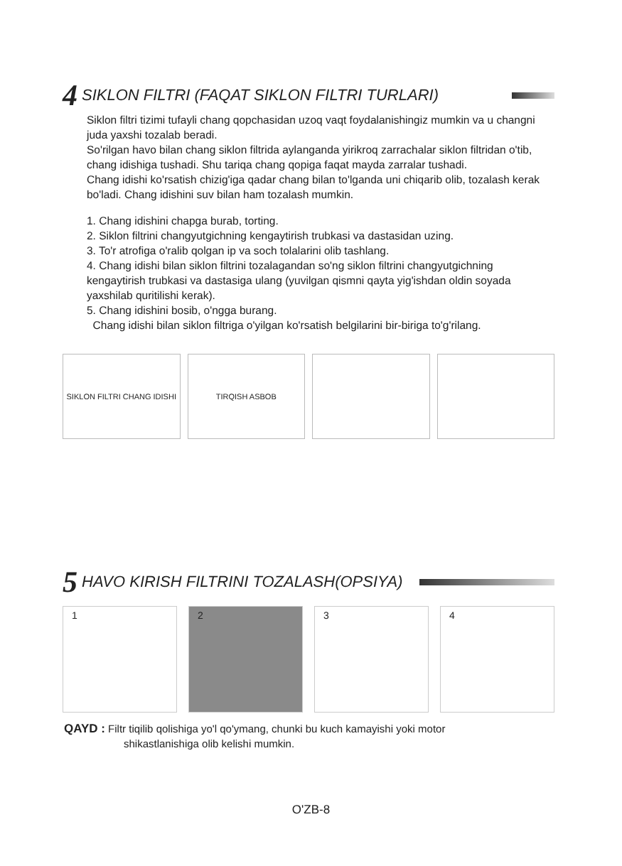4 SIKLON FILTRI (FAQAT SIKLON FILTRI TURLARI)
Siklon filtri tizimi tufayli chang qopchasidan uzoq vaqt foydalanishingiz mumkin va u changni juda yaxshi tozalab beradi.
So'rilgan havo bilan chang siklon filtrida aylanganda yirikroq zarrachalar siklon filtridan o'tib, chang idishiga tushadi. Shu tariqa chang qopiga faqat mayda zarralar tushadi.
Chang idishi ko'rsatish chizig'iga qadar chang bilan to'lganda uni chiqarib olib, tozalash kerak bo'ladi. Chang idishini suv bilan ham tozalash mumkin.
1. Chang idishini chapga burab, torting.
2. Siklon filtrini changyutgichning kengaytirish trubkasi va dastasidan uzing.
3. To'r atrofiga o'ralib qolgan ip va soch tolalarini olib tashlang.
4. Chang idishi bilan siklon filtrini tozalagandan so'ng siklon filtrini changyutgichning kengaytirish trubkasi va dastasiga ulang (yuvilgan qismni qayta yig'ishdan oldin soyada yaxshilab quritilishi kerak).
5. Chang idishini bosib, o'ngga burang.
Chang idishi bilan siklon filtriga o'yilgan ko'rsatish belgilarini bir-biriga to'g'rilang.
SIKLON FILTRI CHANG IDISHI TIRQISH ASBOB
5 HAVO KIRISH FILTRINI TOZALASH(OPSIYA)
1 2 3 4
QAYD : Filtr tiqilib qolishiga yo'l qo'ymang, chunki bu kuch kamayishi yoki motor
shikastlanishiga olib kelishi mumkin.
O'ZB-8